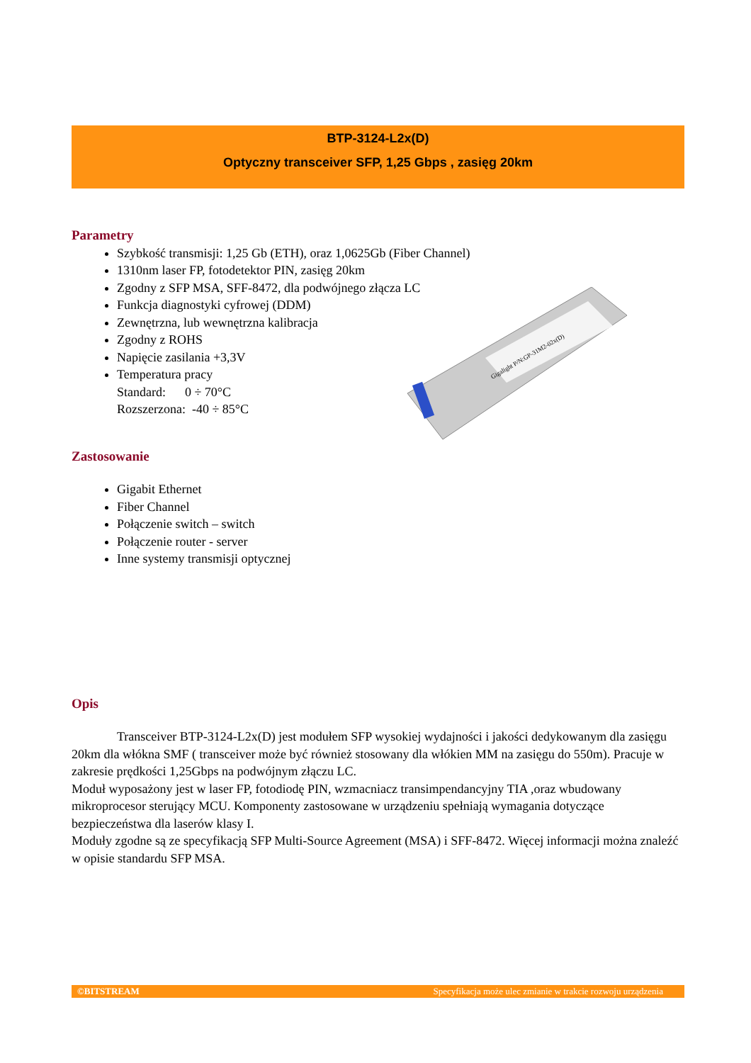BTP-3124-L2x(D)
Optyczny transceiver SFP, 1,25 Gbps , zasięg 20km
Gigalight P/N:GP-31M2-02x(D)
Parametry
Szybkość transmisji: 1,25 Gb (ETH), oraz 1,0625Gb (Fiber Channel)
1310nm laser FP, fotodetektor PIN, zasięg 20km
Zgodny z SFP MSA, SFF-8472, dla podwójnego złącza LC
Funkcja diagnostyki cyfrowej (DDM)
Zewnętrzna, lub wewnętrzna kalibracja
Zgodny z ROHS
Napięcie zasilania +3,3V
Temperatura pracy
Standard: 0 ÷ 70°C
Rozszerzona: -40 ÷ 85°C
Zastosowanie
Gigabit Ethernet
Fiber Channel
Połączenie switch – switch
Połączenie router - server
Inne systemy transmisji optycznej
Opis
Transceiver BTP-3124-L2x(D) jest modułem SFP wysokiej wydajności i jakości dedykowanym dla zasięgu 20km dla włókna SMF ( transceiver może być również stosowany dla włókien MM na zasięgu do 550m). Pracuje w zakresie prędkości 1,25Gbps na podwójnym złączu LC.
Moduł wyposażony jest w laser FP, fotodiodę PIN, wzmacniacz transimpendancyjny TIA ,oraz wbudowany mikroprocesor sterujący MCU. Komponenty zastosowane w urządzeniu spełniają wymagania dotyczące bezpieczeństwa dla laserów klasy I.
Moduły zgodne są ze specyfikacją SFP Multi-Source Agreement (MSA) i SFF-8472. Więcej informacji można znaleźć w opisie standardu SFP MSA.
©BITSTREAM Specyfikacja może ulec zmianie w trakcie rozwoju urządzenia